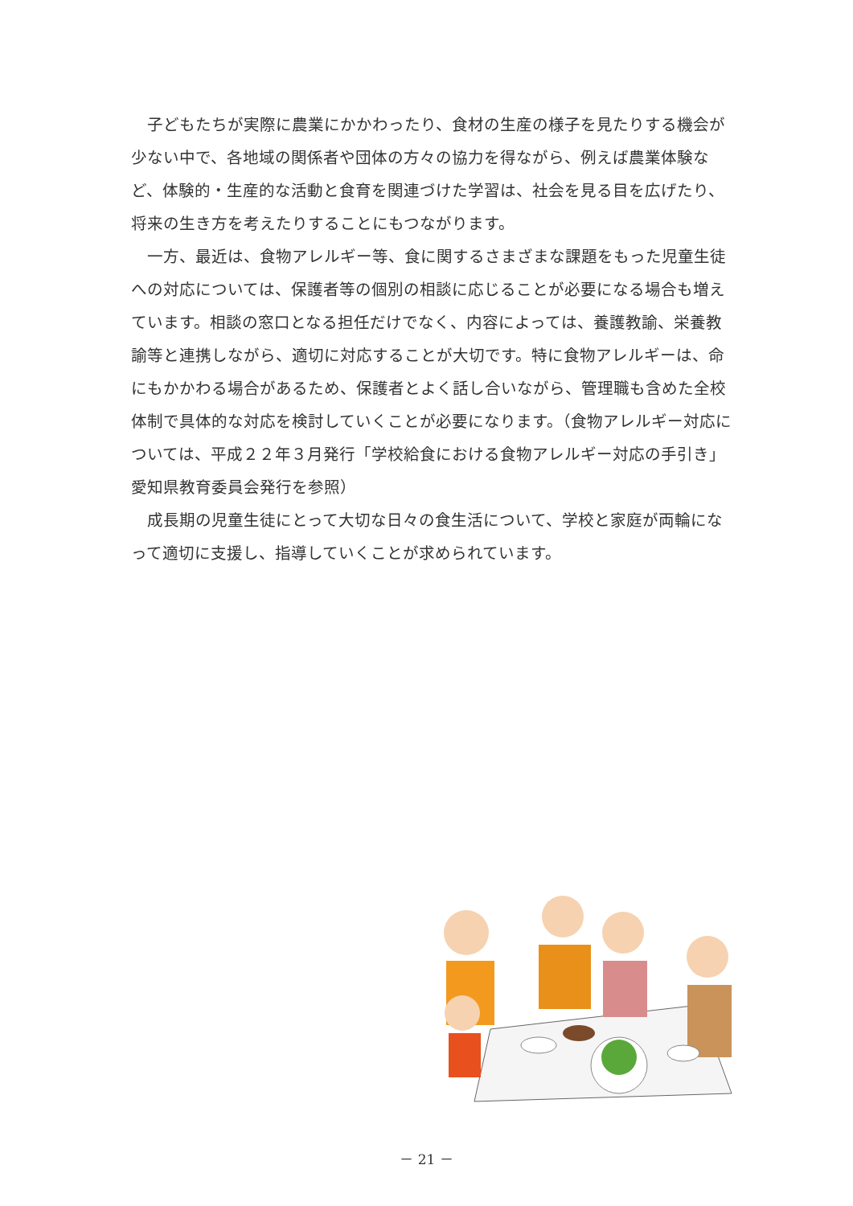子どもたちが実際に農業にかかわったり、食材の生産の様子を見たりする機会が少ない中で、各地域の関係者や団体の方々の協力を得ながら、例えば農業体験など、体験的・生産的な活動と食育を関連づけた学習は、社会を見る目を広げたり、将来の生き方を考えたりすることにもつながります。
一方、最近は、食物アレルギー等、食に関するさまざまな課題をもった児童生徒への対応については、保護者等の個別の相談に応じることが必要になる場合も増えています。相談の窓口となる担任だけでなく、内容によっては、養護教諭、栄養教諭等と連携しながら、適切に対応することが大切です。特に食物アレルギーは、命にもかかわる場合があるため、保護者とよく話し合いながら、管理職も含めた全校体制で具体的な対応を検討していくことが必要になります。（食物アレルギー対応については、平成２２年３月発行「学校給食における食物アレルギー対応の手引き」愛知県教育委員会発行を参照）
成長期の児童生徒にとって大切な日々の食生活について、学校と家庭が両輪になって適切に支援し、指導していくことが求められています。
－ 21 －